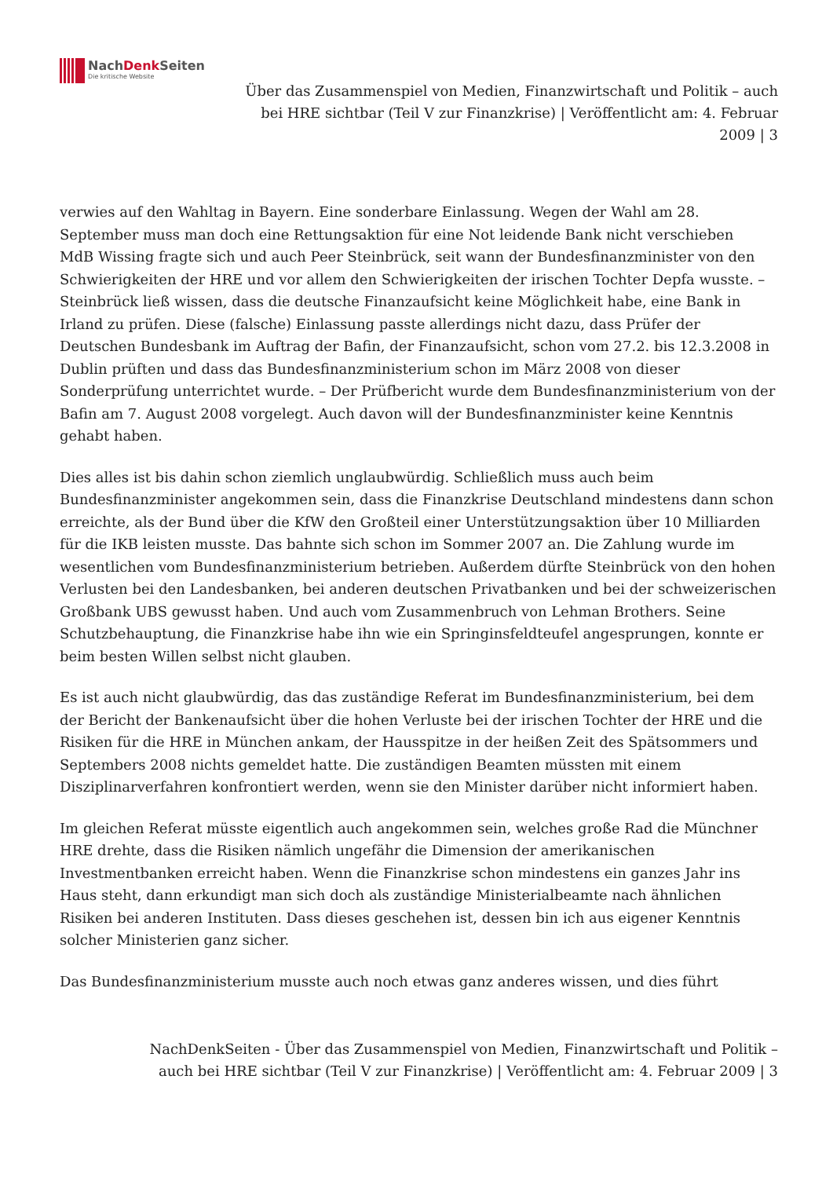NachDenk Seiten
Die kritische Website
Über das Zusammenspiel von Medien, Finanzwirtschaft und Politik – auch bei HRE sichtbar (Teil V zur Finanzkrise) | Veröffentlicht am: 4. Februar 2009 | 3
verwies auf den Wahltag in Bayern. Eine sonderbare Einlassung. Wegen der Wahl am 28. September muss man doch eine Rettungsaktion für eine Not leidende Bank nicht verschieben
MdB Wissing fragte sich und auch Peer Steinbrück, seit wann der Bundesfinanzminister von den Schwierigkeiten der HRE und vor allem den Schwierigkeiten der irischen Tochter Depfa wusste. – Steinbrück ließ wissen, dass die deutsche Finanzaufsicht keine Möglichkeit habe, eine Bank in Irland zu prüfen. Diese (falsche) Einlassung passte allerdings nicht dazu, dass Prüfer der Deutschen Bundesbank im Auftrag der Bafin, der Finanzaufsicht, schon vom 27.2. bis 12.3.2008 in Dublin prüften und dass das Bundesfinanzministerium schon im März 2008 von dieser Sonderprüfung unterrichtet wurde. – Der Prüfbericht wurde dem Bundesfinanzministerium von der Bafin am 7. August 2008 vorgelegt. Auch davon will der Bundesfinanzminister keine Kenntnis gehabt haben.
Dies alles ist bis dahin schon ziemlich unglaubwürdig. Schließlich muss auch beim Bundesfinanzminister angekommen sein, dass die Finanzkrise Deutschland mindestens dann schon erreichte, als der Bund über die KfW den Großteil einer Unterstützungsaktion über 10 Milliarden für die IKB leisten musste. Das bahnte sich schon im Sommer 2007 an. Die Zahlung wurde im wesentlichen vom Bundesfinanzministerium betrieben. Außerdem dürfte Steinbrück von den hohen Verlusten bei den Landesbanken, bei anderen deutschen Privatbanken und bei der schweizerischen Großbank UBS gewusst haben. Und auch vom Zusammenbruch von Lehman Brothers. Seine Schutzbehauptung, die Finanzkrise habe ihn wie ein Springinsfeldteufel angesprungen, konnte er beim besten Willen selbst nicht glauben.
Es ist auch nicht glaubwürdig, das das zuständige Referat im Bundesfinanzministerium, bei dem der Bericht der Bankenaufsicht über die hohen Verluste bei der irischen Tochter der HRE und die Risiken für die HRE in München ankam, der Hausspitze in der heißen Zeit des Spätsommers und Septembers 2008 nichts gemeldet hatte. Die zuständigen Beamten müssten mit einem Disziplinarverfahren konfrontiert werden, wenn sie den Minister darüber nicht informiert haben.
Im gleichen Referat müsste eigentlich auch angekommen sein, welches große Rad die Münchner HRE drehte, dass die Risiken nämlich ungefähr die Dimension der amerikanischen Investmentbanken erreicht haben. Wenn die Finanzkrise schon mindestens ein ganzes Jahr ins Haus steht, dann erkundigt man sich doch als zuständige Ministerialbeamte nach ähnlichen Risiken bei anderen Instituten. Dass dieses geschehen ist, dessen bin ich aus eigener Kenntnis solcher Ministerien ganz sicher.
Das Bundesfinanzministerium musste auch noch etwas ganz anderes wissen, und dies führt
NachDenkSeiten - Über das Zusammenspiel von Medien, Finanzwirtschaft und Politik –
auch bei HRE sichtbar (Teil V zur Finanzkrise) | Veröffentlicht am: 4. Februar 2009 | 3